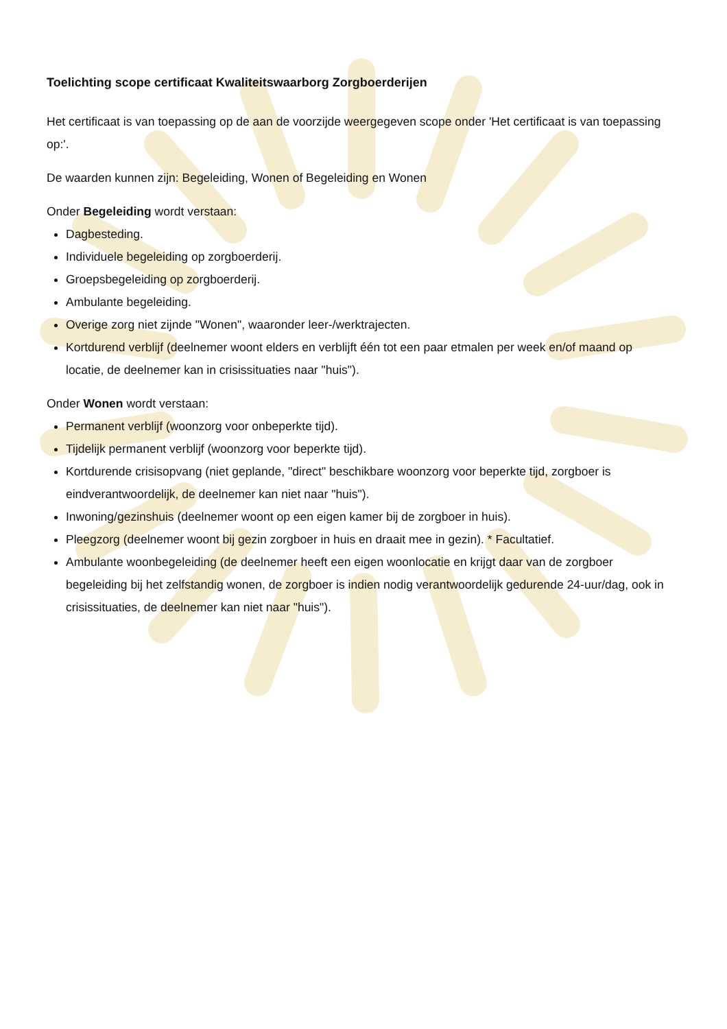Toelichting scope certificaat Kwaliteitswaarborg Zorgboerderijen
Het certificaat is van toepassing op de aan de voorzijde weergegeven scope onder 'Het certificaat is van toepassing op:'.
De waarden kunnen zijn: Begeleiding, Wonen of Begeleiding en Wonen
Onder Begeleiding wordt verstaan:
Dagbesteding.
Individuele begeleiding op zorgboerderij.
Groepsbegeleiding op zorgboerderij.
Ambulante begeleiding.
Overige zorg niet zijnde "Wonen", waaronder leer-/werktrajecten.
Kortdurend verblijf (deelnemer woont elders en verblijft één tot een paar etmalen per week en/of maand op locatie, de deelnemer kan in crisissituaties naar "huis").
Onder Wonen wordt verstaan:
Permanent verblijf (woonzorg voor onbeperkte tijd).
Tijdelijk permanent verblijf (woonzorg voor beperkte tijd).
Kortdurende crisisopvang (niet geplande, "direct" beschikbare woonzorg voor beperkte tijd, zorgboer is eindverantwoordelijk, de deelnemer kan niet naar "huis").
Inwoning/gezinshuis (deelnemer woont op een eigen kamer bij de zorgboer in huis).
Pleegzorg (deelnemer woont bij gezin zorgboer in huis en draait mee in gezin). * Facultatief.
Ambulante woonbegeleiding (de deelnemer heeft een eigen woonlocatie en krijgt daar van de zorgboer begeleiding bij het zelfstandig wonen, de zorgboer is indien nodig verantwoordelijk gedurende 24-uur/dag, ook in crisissituaties, de deelnemer kan niet naar "huis").